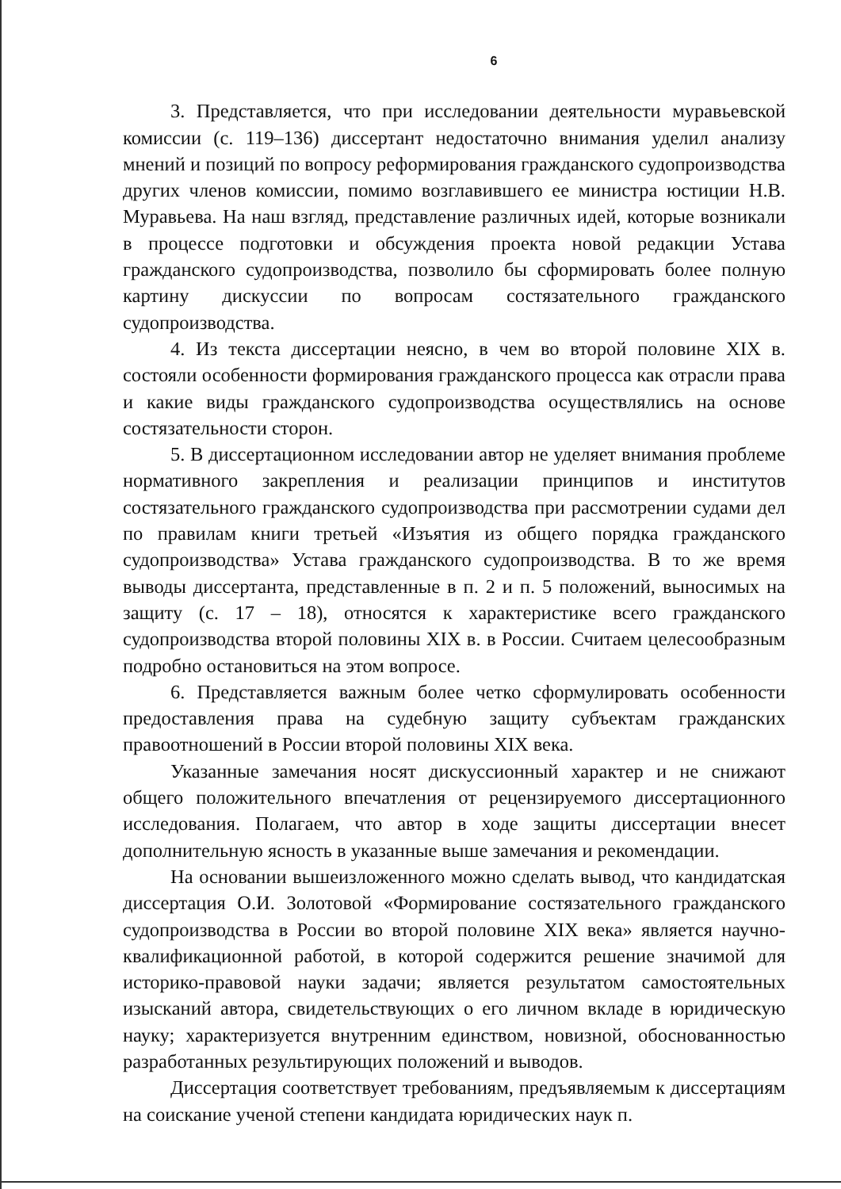6
3. Представляется, что при исследовании деятельности муравьевской комиссии (с. 119–136) диссертант недостаточно внимания уделил анализу мнений и позиций по вопросу реформирования гражданского судопроизводства других членов комиссии, помимо возглавившего ее министра юстиции Н.В. Муравьева. На наш взгляд, представление различных идей, которые возникали в процессе подготовки и обсуждения проекта новой редакции Устава гражданского судопроизводства, позволило бы сформировать более полную картину дискуссии по вопросам состязательного гражданского судопроизводства.
4. Из текста диссертации неясно, в чем во второй половине XIX в. состояли особенности формирования гражданского процесса как отрасли права и какие виды гражданского судопроизводства осуществлялись на основе состязательности сторон.
5. В диссертационном исследовании автор не уделяет внимания проблеме нормативного закрепления и реализации принципов и институтов состязательного гражданского судопроизводства при рассмотрении судами дел по правилам книги третьей «Изъятия из общего порядка гражданского судопроизводства» Устава гражданского судопроизводства. В то же время выводы диссертанта, представленные в п. 2 и п. 5 положений, выносимых на защиту (с. 17 – 18), относятся к характеристике всего гражданского судопроизводства второй половины XIX в. в России. Считаем целесообразным подробно остановиться на этом вопросе.
6. Представляется важным более четко сформулировать особенности предоставления права на судебную защиту субъектам гражданских правоотношений в России второй половины XIX века.
Указанные замечания носят дискуссионный характер и не снижают общего положительного впечатления от рецензируемого диссертационного исследования. Полагаем, что автор в ходе защиты диссертации внесет дополнительную ясность в указанные выше замечания и рекомендации.
На основании вышеизложенного можно сделать вывод, что кандидатская диссертация О.И. Золотовой «Формирование состязательного гражданского судопроизводства в России во второй половине XIX века» является научно-квалификационной работой, в которой содержится решение значимой для историко-правовой науки задачи; является результатом самостоятельных изысканий автора, свидетельствующих о его личном вкладе в юридическую науку; характеризуется внутренним единством, новизной, обоснованностью разработанных результирующих положений и выводов.
Диссертация соответствует требованиям, предъявляемым к диссертациям на соискание ученой степени кандидата юридических наук п.